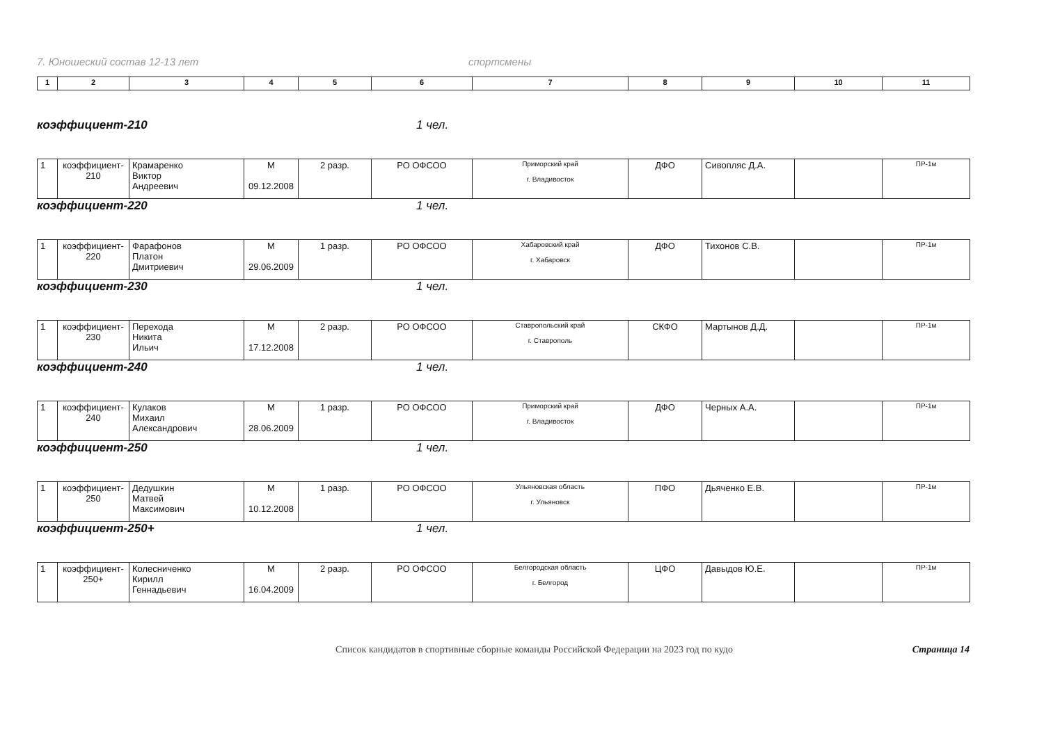7. Юношеский состав 12-13 лет спортсмены
| 1 | 2 | 3 | 4 | 5 | 6 | 7 | 8 | 9 | 10 | 11 |
коэффициент-210 1 чел.
| 1 | коэффициент- 210 | Крамаренко Виктор Андреевич | М 09.12.2008 | 2 разр. | РО ОФСОО | Приморский край г. Владивосток | ДФО | Сивопляс Д.А. | | ПР-1м |
коэффициент-220 1 чел.
| 1 | коэффициент- 220 | Фарафонов Платон Дмитриевич | М 29.06.2009 | 1 разр. | РО ОФСОО | Хабаровский край г. Хабаровск | ДФО | Тихонов С.В. | | ПР-1м |
коэффициент-230 1 чел.
| 1 | коэффициент- 230 | Перехода Никита Ильич | М 17.12.2008 | 2 разр. | РО ОФСОО | Ставропольский край г. Ставрополь | СКФО | Мартынов Д.Д. | | ПР-1м |
коэффициент-240 1 чел.
| 1 | коэффициент- 240 | Кулаков Михаил Александрович | М 28.06.2009 | 1 разр. | РО ОФСОО | Приморский край г. Владивосток | ДФО | Черных А.А. | | ПР-1м |
коэффициент-250 1 чел.
| 1 | коэффициент- 250 | Дедушкин Матвей Максимович | М 10.12.2008 | 1 разр. | РО ОФСОО | Ульяновская область г. Ульяновск | ПФО | Дьяченко Е.В. | | ПР-1м |
коэффициент-250+ 1 чел.
| 1 | коэффициент- 250+ | Колесниченко Кирилл Геннадьевич | М 16.04.2009 | 2 разр. | РО ОФСОО | Белгородская область г. Белгород | ЦФО | Давыдов Ю.Е. | | ПР-1м |
Список кандидатов в спортивные сборные команды Российской Федерации на 2023 год по кудо Страница 14